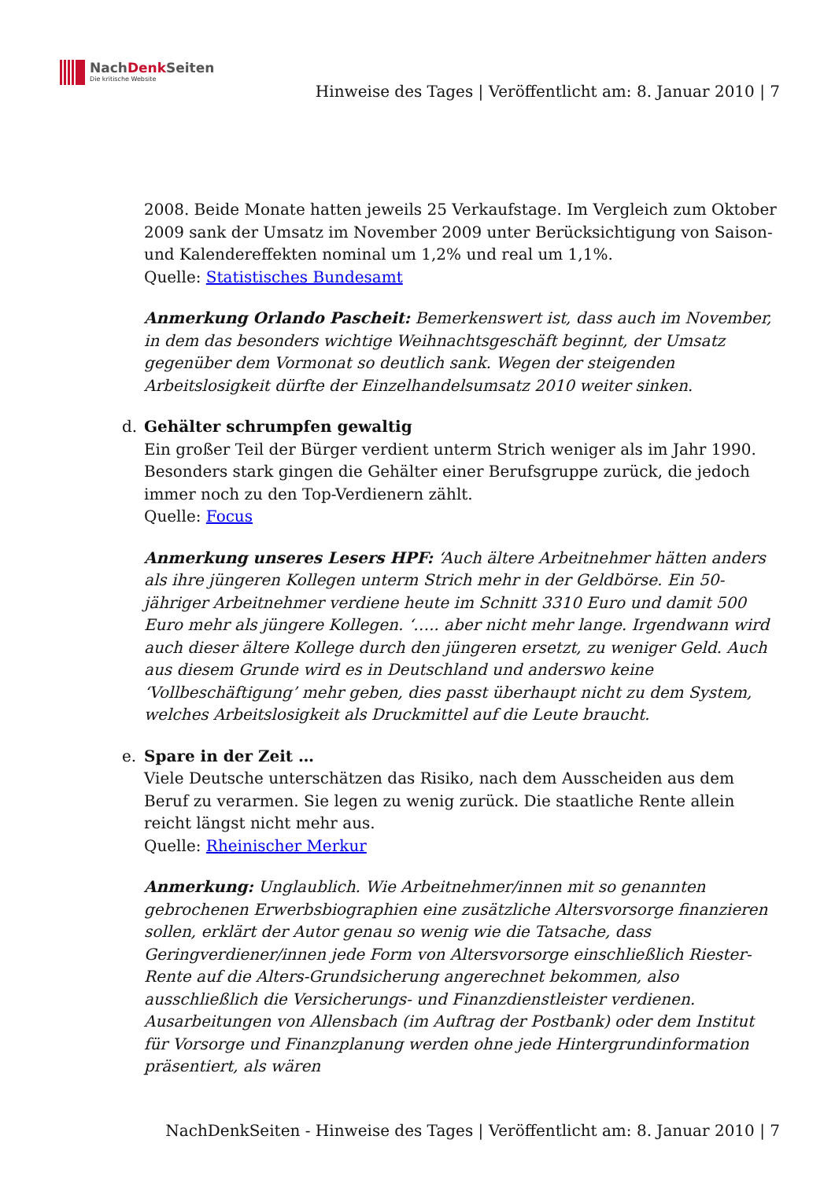NachDenk Seiten
Die kritische Website
Hinweise des Tages | Veröffentlicht am: 8. Januar 2010 | 7
2008. Beide Monate hatten jeweils 25 Verkaufstage. Im Vergleich zum Oktober 2009 sank der Umsatz im November 2009 unter Berücksichtigung von Saison- und Kalendereffekten nominal um 1,2% und real um 1,1%.
Quelle: Statistisches Bundesamt
Anmerkung Orlando Pascheit: Bemerkenswert ist, dass auch im November, in dem das besonders wichtige Weihnachtsgeschäft beginnt, der Umsatz gegenüber dem Vormonat so deutlich sank. Wegen der steigenden Arbeitslosigkeit dürfte der Einzelhandelsumsatz 2010 weiter sinken.
d.
Gehälter schrumpfen gewaltig
Ein großer Teil der Bürger verdient unterm Strich weniger als im Jahr 1990. Besonders stark gingen die Gehälter einer Berufsgruppe zurück, die jedoch immer noch zu den Top-Verdienern zählt.
Quelle: Focus
Anmerkung unseres Lesers HPF: ‘Auch ältere Arbeitnehmer hätten anders als ihre jüngeren Kollegen unterm Strich mehr in der Geldbörse. Ein 50-jähriger Arbeitnehmer verdiene heute im Schnitt 3310 Euro und damit 500 Euro mehr als jüngere Kollegen. ‘….. aber nicht mehr lange. Irgendwann wird auch dieser ältere Kollege durch den jüngeren ersetzt, zu weniger Geld. Auch aus diesem Grunde wird es in Deutschland und anderswo keine ‘Vollbeschäftigung’ mehr geben, dies passt überhaupt nicht zu dem System, welches Arbeitslosigkeit als Druckmittel auf die Leute braucht.
e.
Spare in der Zeit …
Viele Deutsche unterschätzen das Risiko, nach dem Ausscheiden aus dem Beruf zu verarmen. Sie legen zu wenig zurück. Die staatliche Rente allein reicht längst nicht mehr aus.
Quelle: Rheinischer Merkur
Anmerkung: Unglaublich. Wie Arbeitnehmer/innen mit so genannten gebrochenen Erwerbsbiographien eine zusätzliche Altersvorsorge finanzieren sollen, erklärt der Autor genau so wenig wie die Tatsache, dass Geringverdiener/innen jede Form von Altersvorsorge einschließlich Riester-Rente auf die Alters-Grundsicherung angerechnet bekommen, also ausschließlich die Versicherungs- und Finanzdienstleister verdienen. Ausarbeitungen von Allensbach (im Auftrag der Postbank) oder dem Institut für Vorsorge und Finanzplanung werden ohne jede Hintergrundinformation präsentiert, als wären
NachDenkSeiten - Hinweise des Tages | Veröffentlicht am: 8. Januar 2010 | 7